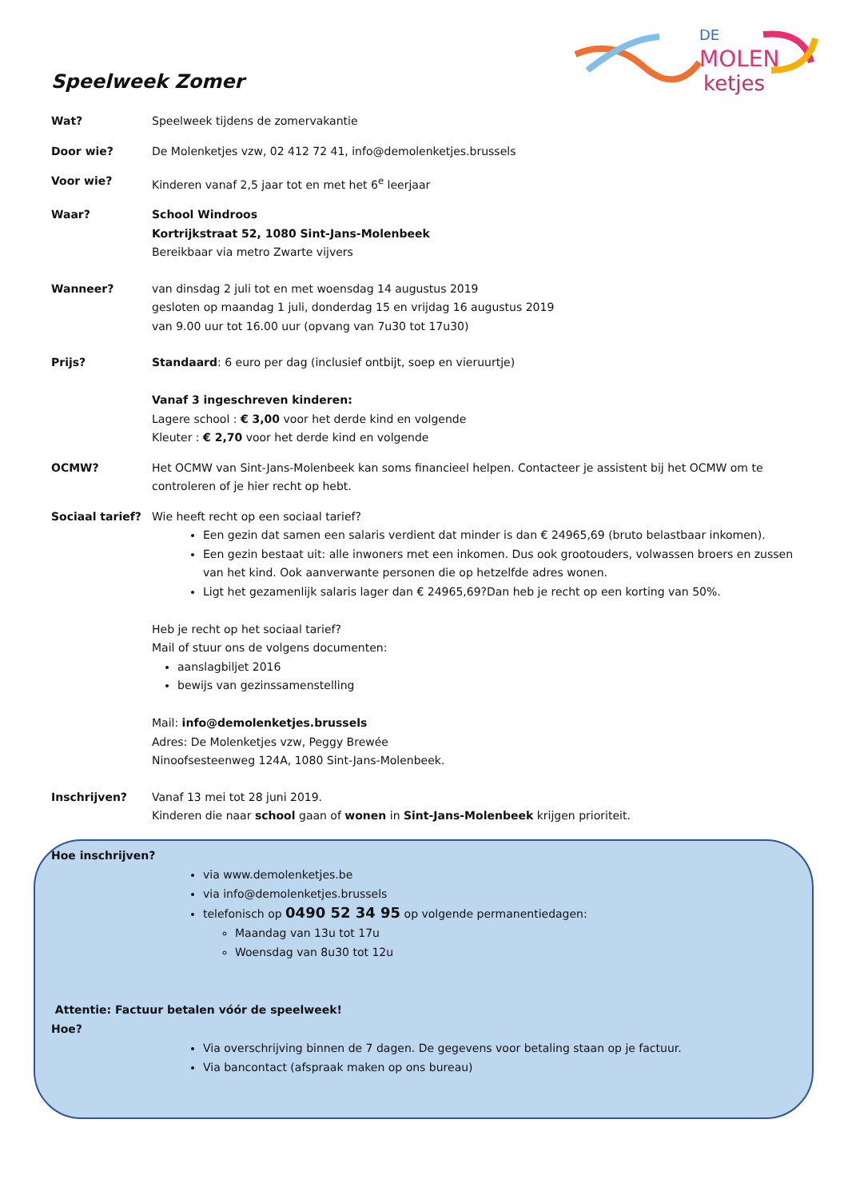MOLEN
ketjes
DE
Speelweek Zomer
Wat? Speelweek tijdens de zomervakantie
Door wie? De Molenketjes vzw, 02 412 72 41, info@demolenketjes.brussels
Voor wie? Kinderen vanaf 2,5 jaar tot en met het 6<sup>e</sup> leerjaar
Waar? School Windroos
Kortrijkstraat 52, 1080 Sint-Jans-Molenbeek
Bereikbaar via metro Zwarte vijvers
Wanneer? van dinsdag 2 juli tot en met woensdag 14 augustus 2019
gesloten op maandag 1 juli, donderdag 15 en vrijdag 16 augustus 2019
van 9.00 uur tot 16.00 uur (opvang van 7u30 tot 17u30)
Prijs? Standaard: 6 euro per dag (inclusief ontbijt, soep en vieruurtje)
Vanaf 3 ingeschreven kinderen:
Lagere school : € 3,00 voor het derde kind en volgende
Kleuter : € 2,70 voor het derde kind en volgende
OCMW? Het OCMW van Sint-Jans-Molenbeek kan soms financieel helpen. Contacteer je assistent bij het OCMW om te controleren of je hier recht op hebt.
Sociaal tarief? Wie heeft recht op een sociaal tarief?
Een gezin dat samen een salaris verdient dat minder is dan € 24965,69 (bruto belastbaar inkomen).
Een gezin bestaat uit: alle inwoners met een inkomen. Dus ook grootouders, volwassen broers en zussen van het kind. Ook aanverwante personen die op hetzelfde adres wonen.
Ligt het gezamenlijk salaris lager dan € 24965,69?Dan heb je recht op een korting van 50%.
Heb je recht op het sociaal tarief?
Mail of stuur ons de volgens documenten:
aanslagbiljet 2016
bewijs van gezinssamenstelling
Mail: info@demolenketjes.brussels
Adres: De Molenketjes vzw, Peggy Brewée
Ninoofsesteenweg 124A, 1080 Sint-Jans-Molenbeek.
Inschrijven? Vanaf 13 mei tot 28 juni 2019.
Kinderen die naar school gaan of wonen in Sint-Jans-Molenbeek krijgen prioriteit.
Hoe inschrijven?
via www.demolenketjes.be
via info@demolenketjes.brussels
telefonisch op 0490 52 34 95 op volgende permanentiedagen:
Maandag van 13u tot 17u
Woensdag van 8u30 tot 12u
Attentie: Factuur betalen vóór de speelweek!
Hoe?
Via overschrijving binnen de 7 dagen. De gegevens voor betaling staan op je factuur.
Via bancontact (afspraak maken op ons bureau)